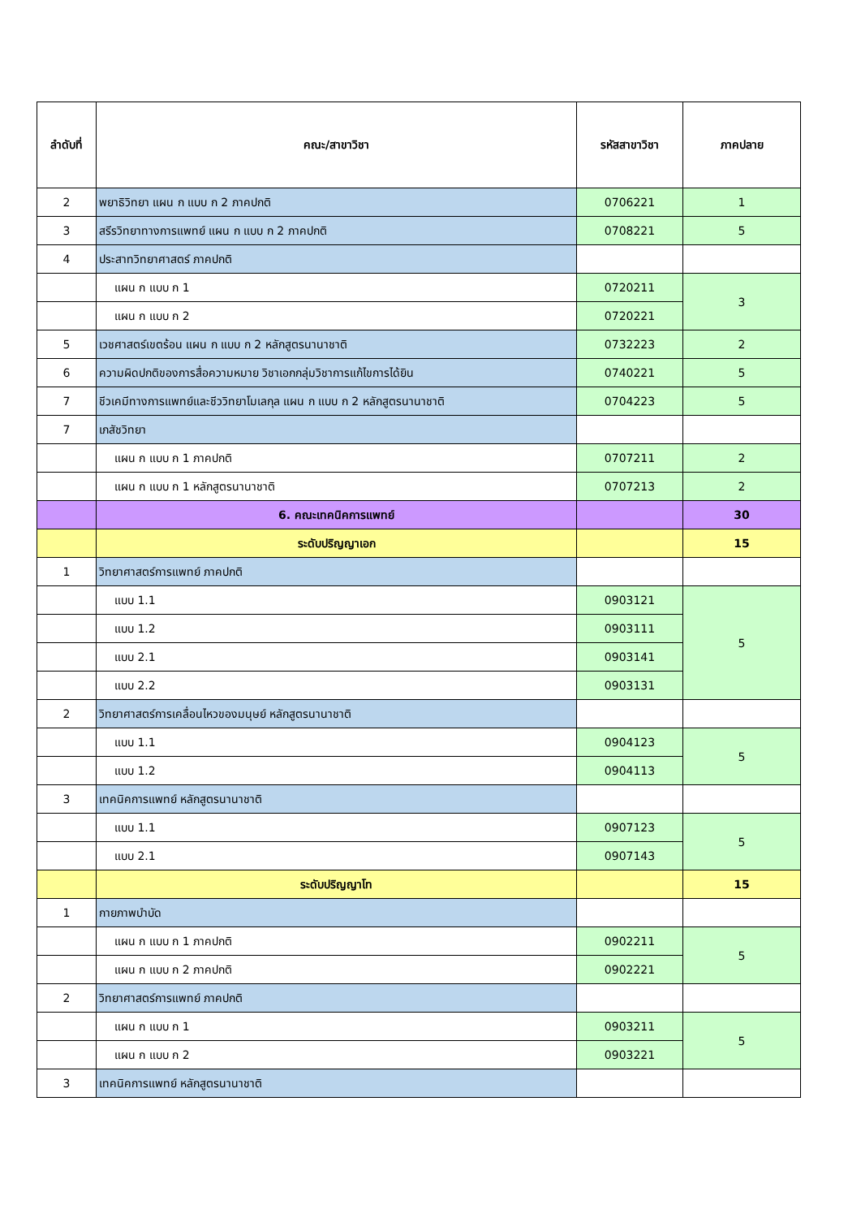| ลำดับที่ | คณะ/สาขาวิชา | รหัสสาขาวิชา | ภาคปลาย |
| --- | --- | --- | --- |
| 2 | พยาธิวิทยา แผน ก แบบ ก 2 ภาคปกติ | 0706221 | 1 |
| 3 | สรีรวิทยาทางการแพทย์ แผน ก แบบ ก 2 ภาคปกติ | 0708221 | 5 |
| 4 | ประสาทวิทยาศาสตร์ ภาคปกติ | | |
| | แผน ก แบบ ก 1 | 0720211 | 3 |
| | แผน ก แบบ ก 2 | 0720221 | |
| 5 | เวชศาสตร์เขตร้อน แผน ก แบบ ก 2 หลักสูตรนานาชาติ | 0732223 | 2 |
| 6 | ความผิดปกติของการสื่อความหมาย วิชาเอกกลุ่มวิชาการแก้ไขการได้ยิน | 0740221 | 5 |
| 7 | ชีวเคมีทางการแพทย์และชีววิทยาโมเลกุล แผน ก แบบ ก 2 หลักสูตรนานาชาติ | 0704223 | 5 |
| 7 | เภสัชวิทยา | | |
| | แผน ก แบบ ก 1 ภาคปกติ | 0707211 | 2 |
| | แผน ก แบบ ก 1 หลักสูตรนานาชาติ | 0707213 | 2 |
| | 6. คณะเทคนิคการแพทย์ | | 30 |
| | ระดับปริญญาเอก | | 15 |
| 1 | วิทยาศาสตร์การแพทย์ ภาคปกติ | | |
| | แบบ 1.1 | 0903121 | 5 |
| | แบบ 1.2 | 0903111 | |
| | แบบ 2.1 | 0903141 | |
| | แบบ 2.2 | 0903131 | |
| 2 | วิทยาศาสตร์การเคลื่อนไหวของมนุษย์ หลักสูตรนานาชาติ | | |
| | แบบ 1.1 | 0904123 | 5 |
| | แบบ 1.2 | 0904113 | |
| 3 | เทคนิคการแพทย์ หลักสูตรนานาชาติ | | |
| | แบบ 1.1 | 0907123 | 5 |
| | แบบ 2.1 | 0907143 | |
| | ระดับปริญญาโท | | 15 |
| 1 | กายภาพบำบัด | | |
| | แผน ก แบบ ก 1 ภาคปกติ | 0902211 | 5 |
| | แผน ก แบบ ก 2 ภาคปกติ | 0902221 | |
| 2 | วิทยาศาสตร์การแพทย์ ภาคปกติ | | |
| | แผน ก แบบ ก 1 | 0903211 | 5 |
| | แผน ก แบบ ก 2 | 0903221 | |
| 3 | เทคนิคการแพทย์ หลักสูตรนานาชาติ | | |